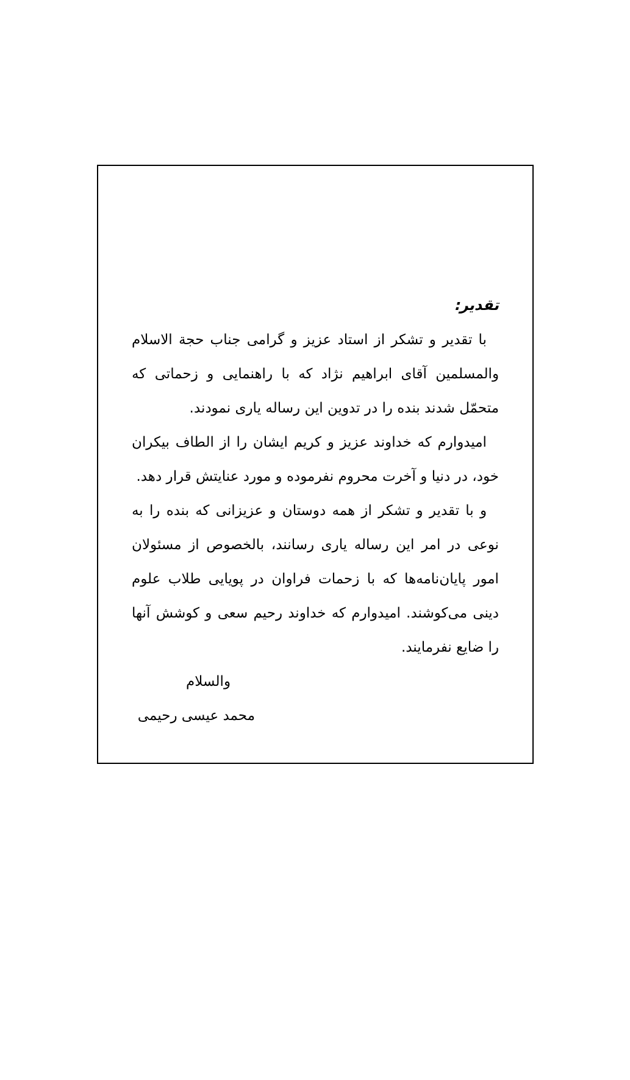تقدیر:
با تقدیر و تشکر از استاد عزیز و گرامی جناب حجة الاسلام والمسلمین آقای ابراهیم نژاد که با راهنمایی و زحماتی که متحمّل شدند بنده را در تدوین این رساله یاری نمودند.
امیدوارم که خداوند عزیز و کریم ایشان را از الطاف بیکران خود، در دنیا و آخرت محروم نفرموده و مورد عنایتش قرار دهد.
و با تقدیر و تشکر از همه دوستان و عزیزانی که بنده را به نوعی در امر این رساله یاری رسانند، بالخصوص از مسئولان امور پایان‌نامه‌ها که با زحمات فراوان در پویایی طلاب علوم دینی می‌کوشند. امیدوارم که خداوند رحیم سعی و کوشش آنها را ضایع نفرمایند.
والسلام
محمد عیسی رحیمی